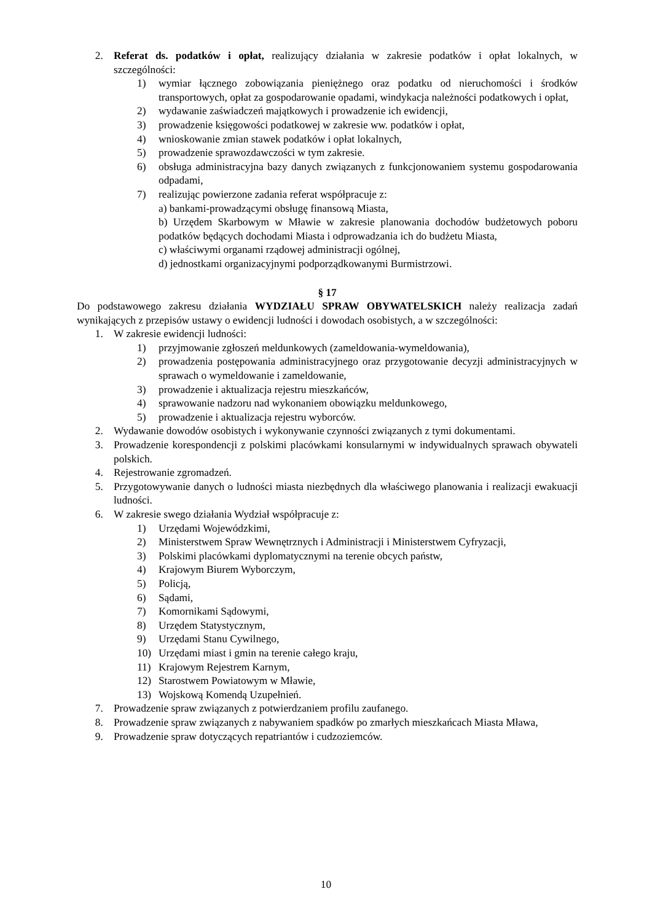2. Referat ds. podatków i opłat, realizujący działania w zakresie podatków i opłat lokalnych, w szczególności:
1) wymiar łącznego zobowiązania pieniężnego oraz podatku od nieruchomości i środków transportowych, opłat za gospodarowanie opadami, windykacja należności podatkowych i opłat,
2) wydawanie zaświadczeń majątkowych i prowadzenie ich ewidencji,
3) prowadzenie księgowości podatkowej w zakresie ww. podatków i opłat,
4) wnioskowanie zmian stawek podatków i opłat lokalnych,
5) prowadzenie sprawozdawczości w tym zakresie.
6) obsługa administracyjna bazy danych związanych z funkcjonowaniem systemu gospodarowania odpadami,
7) realizując powierzone zadania referat współpracuje z:
a) bankami-prowadzącymi obsługę finansową Miasta,
b) Urzędem Skarbowym w Mławie w zakresie planowania dochodów budżetowych poboru podatków będących dochodami Miasta i odprowadzania ich do budżetu Miasta,
c) właściwymi organami rządowej administracji ogólnej,
d) jednostkami organizacyjnymi podporządkowanymi Burmistrzowi.
§ 17
Do podstawowego zakresu działania WYDZIAŁU SPRAW OBYWATELSKICH należy realizacja zadań wynikających z przepisów ustawy o ewidencji ludności i dowodach osobistych, a w szczególności:
1. W zakresie ewidencji ludności:
1) przyjmowanie zgłoszeń meldunkowych (zameldowania-wymeldowania),
2) prowadzenia postępowania administracyjnego oraz przygotowanie decyzji administracyjnych w sprawach o wymeldowanie i zameldowanie,
3) prowadzenie i aktualizacja rejestru mieszkańców,
4) sprawowanie nadzoru nad wykonaniem obowiązku meldunkowego,
5) prowadzenie i aktualizacja rejestru wyborców.
2. Wydawanie dowodów osobistych i wykonywanie czynności związanych z tymi dokumentami.
3. Prowadzenie korespondencji z polskimi placówkami konsularnymi w indywidualnych sprawach obywateli polskich.
4. Rejestrowanie zgromadzeń.
5. Przygotowywanie danych o ludności miasta niezbędnych dla właściwego planowania i realizacji ewakuacji ludności.
6. W zakresie swego działania Wydział współpracuje z:
1) Urzędami Wojewódzkimi,
2) Ministerstwem Spraw Wewnętrznych i Administracji i Ministerstwem Cyfryzacji,
3) Polskimi placówkami dyplomatycznymi na terenie obcych państw,
4) Krajowym Biurem Wyborczym,
5) Policją,
6) Sądami,
7) Komornikami Sądowymi,
8) Urzędem Statystycznym,
9) Urzędami Stanu Cywilnego,
10) Urzędami miast i gmin na terenie całego kraju,
11) Krajowym Rejestrem Karnym,
12) Starostwem Powiatowym w Mławie,
13) Wojskową Komendą Uzupełnień.
7. Prowadzenie spraw związanych z potwierdzaniem profilu zaufanego.
8. Prowadzenie spraw związanych z nabywaniem spadków po zmarłych mieszkańcach Miasta Mława,
9. Prowadzenie spraw dotyczących repatriantów i cudzoziemców.
10